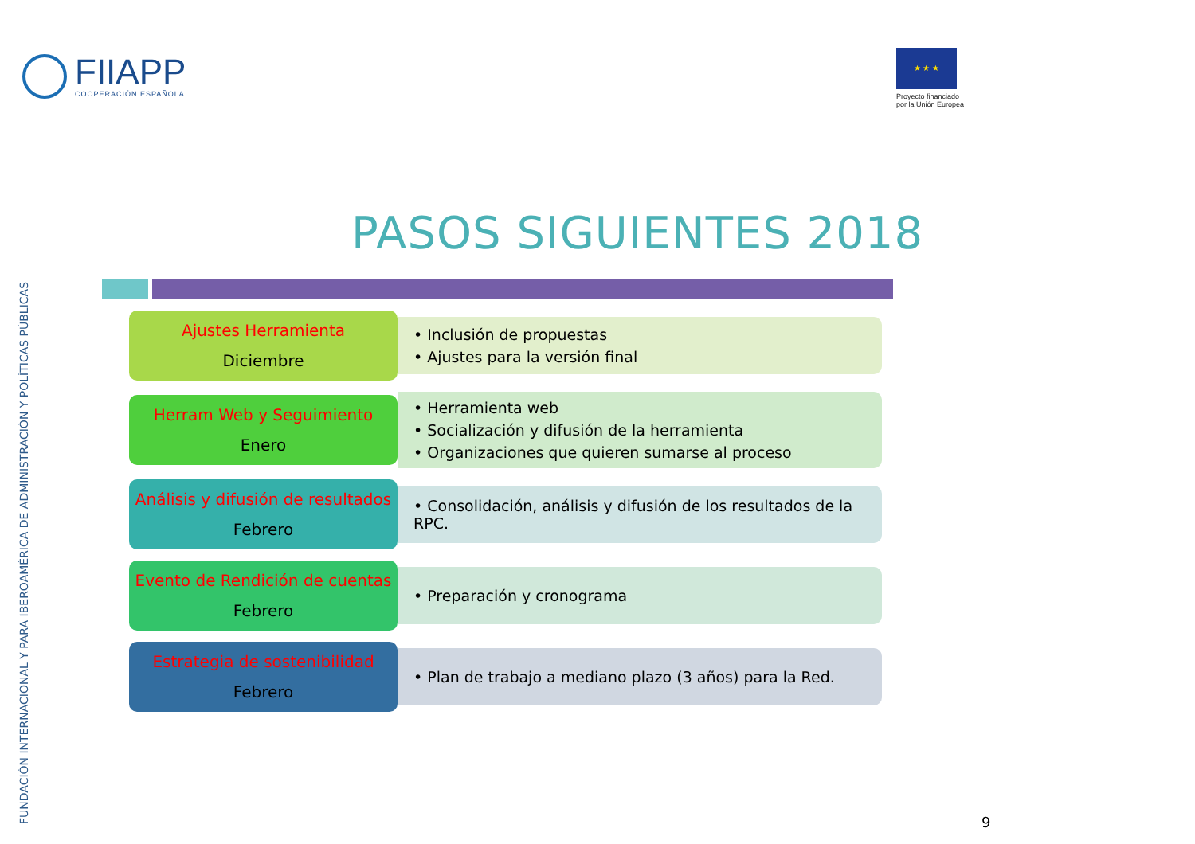FUNDACIÓN INTERNACIONAL Y PARA IBEROAMÉRICA DE ADMINISTRACIÓN Y POLÍTICAS PÚBLICAS
FIIAPP
COOPERACIÓN ESPAÑOLA
★ ★ ★
Proyecto financiado
por la Unión Europea
PASOS SIGUIENTES 2018
Ajustes Herramienta
Diciembre
• Inclusión de propuestas
• Ajustes para la versión final
Herram Web y Seguimiento
Enero
• Herramienta web
• Socialización y difusión de la herramienta
• Organizaciones que quieren sumarse al proceso
Análisis y difusión de resultados
Febrero
• Consolidación, análisis y difusión de los resultados de la RPC.
Evento de Rendición de cuentas
Febrero
• Preparación y cronograma
Estrategia de sostenibilidad
Febrero
• Plan de trabajo a mediano plazo (3 años) para la Red.
9